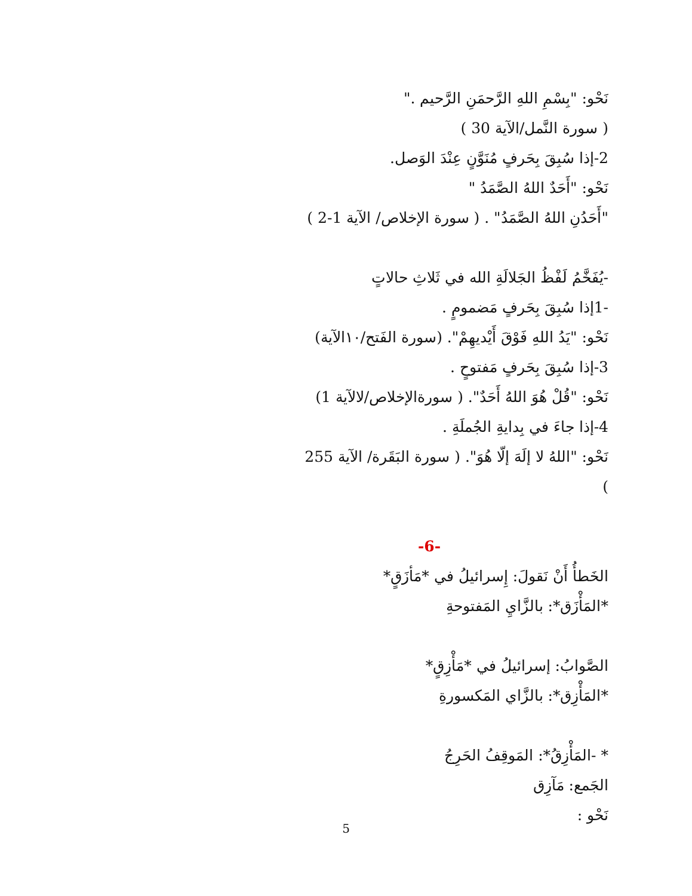نَحْو: "بِسْمِ اللهِ الرَّحمَنِ الرَّحيم ."
( سورة النَّمل/الآية 30 )
2-إذا سُبِقَ بِحَرفٍ مُنَوَّنٍ عِنْدَ الوَصل.
نَحْو: "أَحَدٌ اللهُ الصَّمَدُ "
"أَحَدُنِ اللهُ الصَّمَدُ" . ( سورة الإخلاص/ الآية 1-2 )
-يُفَخَّمُ لَفْظُ الجَلالَةِ الله في ثَلاثِ حالاتٍ
-1إذا سُبِقَ بِحَرفٍ مَضمومٍ .
نَحْو: "يَدُ اللهِ فَوْقَ أَيْديهِمْ". (سورة الفَتح/١٠الآية)
3-إذا سُبِقَ بِحَرفٍ مَفتوحٍ .
نَحْو: "قُلْ هُوَ اللهُ أَحَدٌ". ( سورةالإخلاص/لالآية 1)
4-إذا جاءَ في بِدايةِ الجُملَةِ .
نَحْو: "اللهُ لا إلَهَ إلّا هُوَ". ( سورة البَقَرة/ الآية 255 )
-6-
الخَطأُ أَنْ نَقولَ: إِسرائيلُ في *مَأزَقٍ*
*المَأْزَق*: بالزَّايِ المَفتوحةِ
الصَّوابُ: إسرائيلُ في *مَأْزِقٍ*
*المَأْزِق*: بالزَّاي المَكسورةِ
* -المَأْزِقُ*: المَوقِفُ الحَرِجُ
الجَمع: مَآزِق
نَحْو :
5